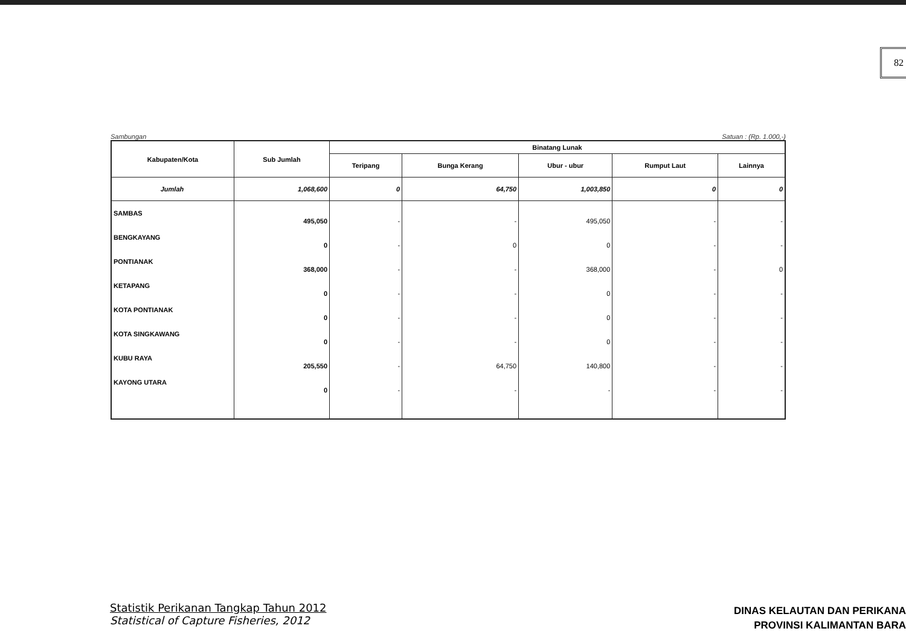82
Sambungan Satuan : (Rp. 1.000,-)
| Kabupaten/Kota | Sub Jumlah | Binatang Lunak | | | | |
| --- | --- | --- | --- | --- | --- | --- |
| | | Teripang | Bunga Kerang | Ubur - ubur | Rumput Laut | Lainnya |
| Jumlah | 1,068,600 | 0 | 64,750 | 1,003,850 | 0 | 0 |
| SAMBAS | 495,050 | - | - | 495,050 | - | - |
| BENGKAYANG | 0 | - | 0 | 0 | - | - |
| PONTIANAK | 368,000 | - | - | 368,000 | - | 0 |
| KETAPANG | 0 | - | - | 0 | - | - |
| KOTA PONTIANAK | 0 | - | - | 0 | - | - |
| KOTA SINGKAWANG | 0 | - | - | 0 | - | - |
| KUBU RAYA | 205,550 | - | 64,750 | 140,800 | - | - |
| KAYONG UTARA | 0 | - | - | - | - | - |
Statistik Perikanan Tangkap Tahun 2012
Statistical of Capture Fisheries, 2012
DINAS KELAUTAN DAN PERIKANA
PROVINSI KALIMANTAN BARA